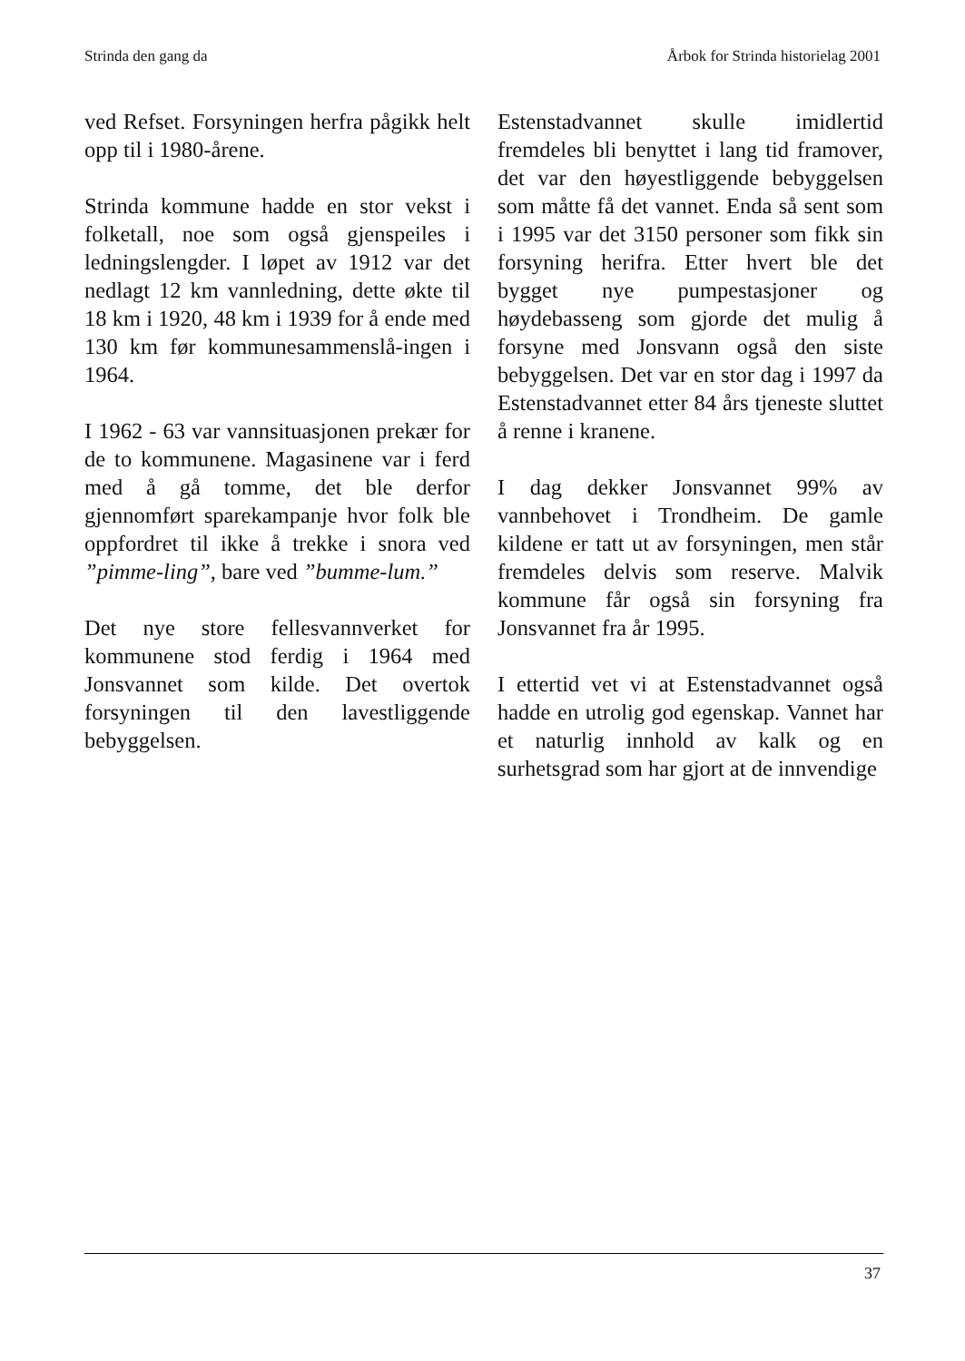Strinda den gang da Årbok for Strinda historielag 2001
ved Refset. Forsyningen herfra pågikk helt opp til i 1980-årene.
Strinda kommune hadde en stor vekst i folketall, noe som også gjenspeiles i ledningslengder. I løpet av 1912 var det nedlagt 12 km vannledning, dette økte til 18 km i 1920, 48 km i 1939 for å ende med 130 km før kommunesammenslå-ingen i 1964.
I 1962 - 63 var vannsituasjonen prekær for de to kommunene. Magasinene var i ferd med å gå tomme, det ble derfor gjennomført sparekampanje hvor folk ble oppfordret til ikke å trekke i snora ved ”pimme-ling”, bare ved ”bumme-lum.”
Det nye store fellesvannverket for kommunene stod ferdig i 1964 med Jonsvannet som kilde. Det overtok forsyningen til den lavestliggende bebyggelsen.
Estenstadvannet skulle imidlertid fremdeles bli benyttet i lang tid framover, det var den høyestliggende bebyggelsen som måtte få det vannet. Enda så sent som i 1995 var det 3150 personer som fikk sin forsyning herifra. Etter hvert ble det bygget nye pumpestasjoner og høydebasseng som gjorde det mulig å forsyne med Jonsvann også den siste bebyggelsen. Det var en stor dag i 1997 da Estenstadvannet etter 84 års tjeneste sluttet å renne i kranene.
I dag dekker Jonsvannet 99% av vannbehovet i Trondheim. De gamle kildene er tatt ut av forsyningen, men står fremdeles delvis som reserve. Malvik kommune får også sin forsyning fra Jonsvannet fra år 1995.
I ettertid vet vi at Estenstadvannet også hadde en utrolig god egenskap. Vannet har et naturlig innhold av kalk og en surhetsgrad som har gjort at de innvendige
37